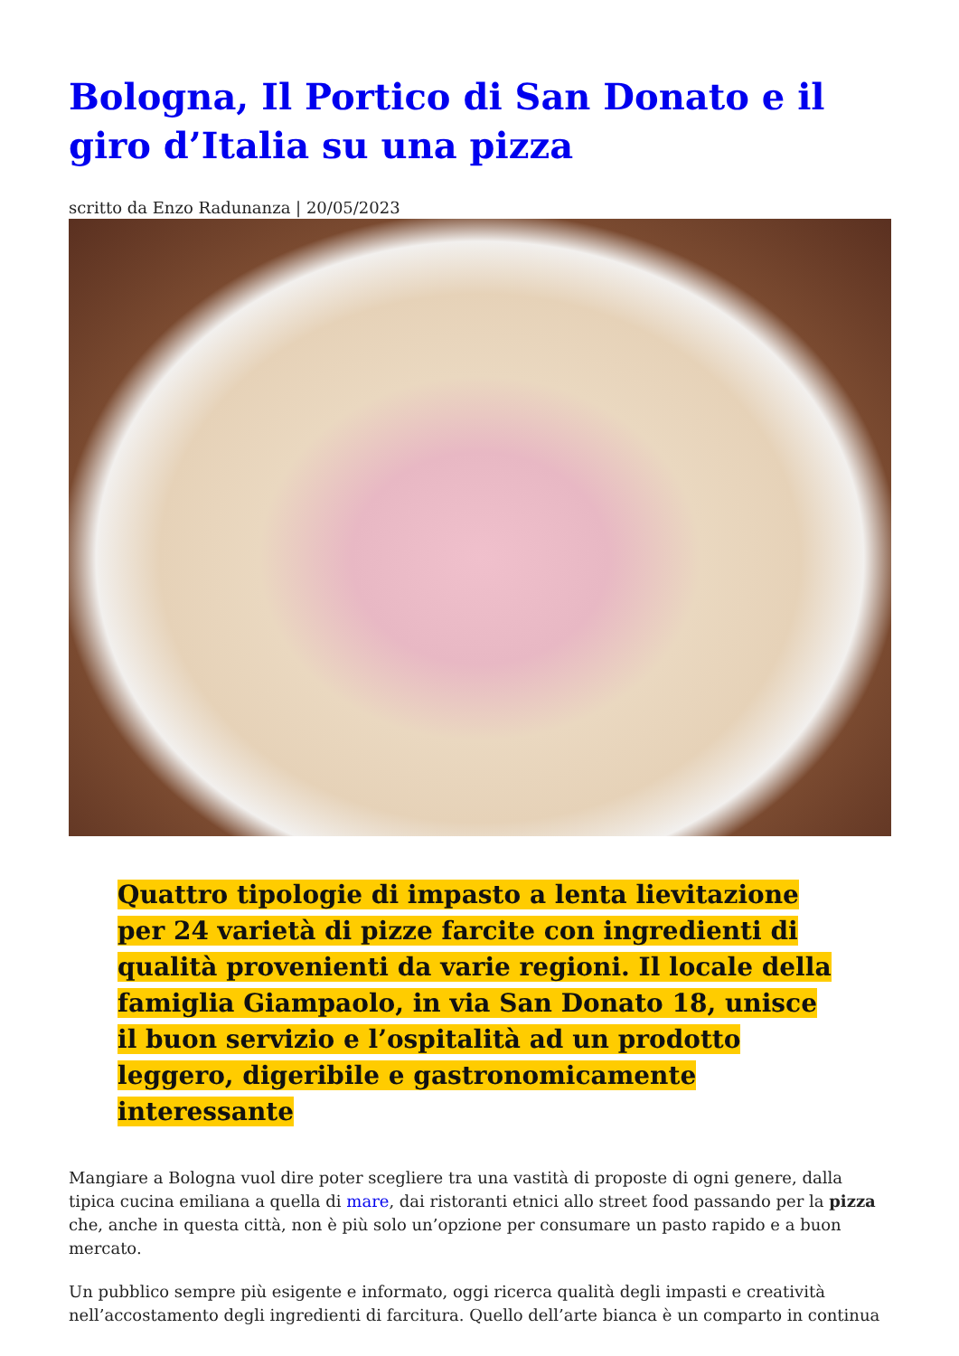Bologna, Il Portico di San Donato e il giro d’Italia su una pizza
scritto da Enzo Radunanza | 20/05/2023
Quattro tipologie di impasto a lenta lievitazione per 24 varietà di pizze farcite con ingredienti di qualità provenienti da varie regioni. Il locale della famiglia Giampaolo, in via San Donato 18, unisce il buon servizio e l’ospitalità ad un prodotto leggero, digeribile e gastronomicamente interessante
Mangiare a Bologna vuol dire poter scegliere tra una vastità di proposte di ogni genere, dalla tipica cucina emiliana a quella di mare, dai ristoranti etnici allo street food passando per la pizza che, anche in questa città, non è più solo un’opzione per consumare un pasto rapido e a buon mercato.
Un pubblico sempre più esigente e informato, oggi ricerca qualità degli impasti e creatività nell’accostamento degli ingredienti di farcitura. Quello dell’arte bianca è un comparto in continua